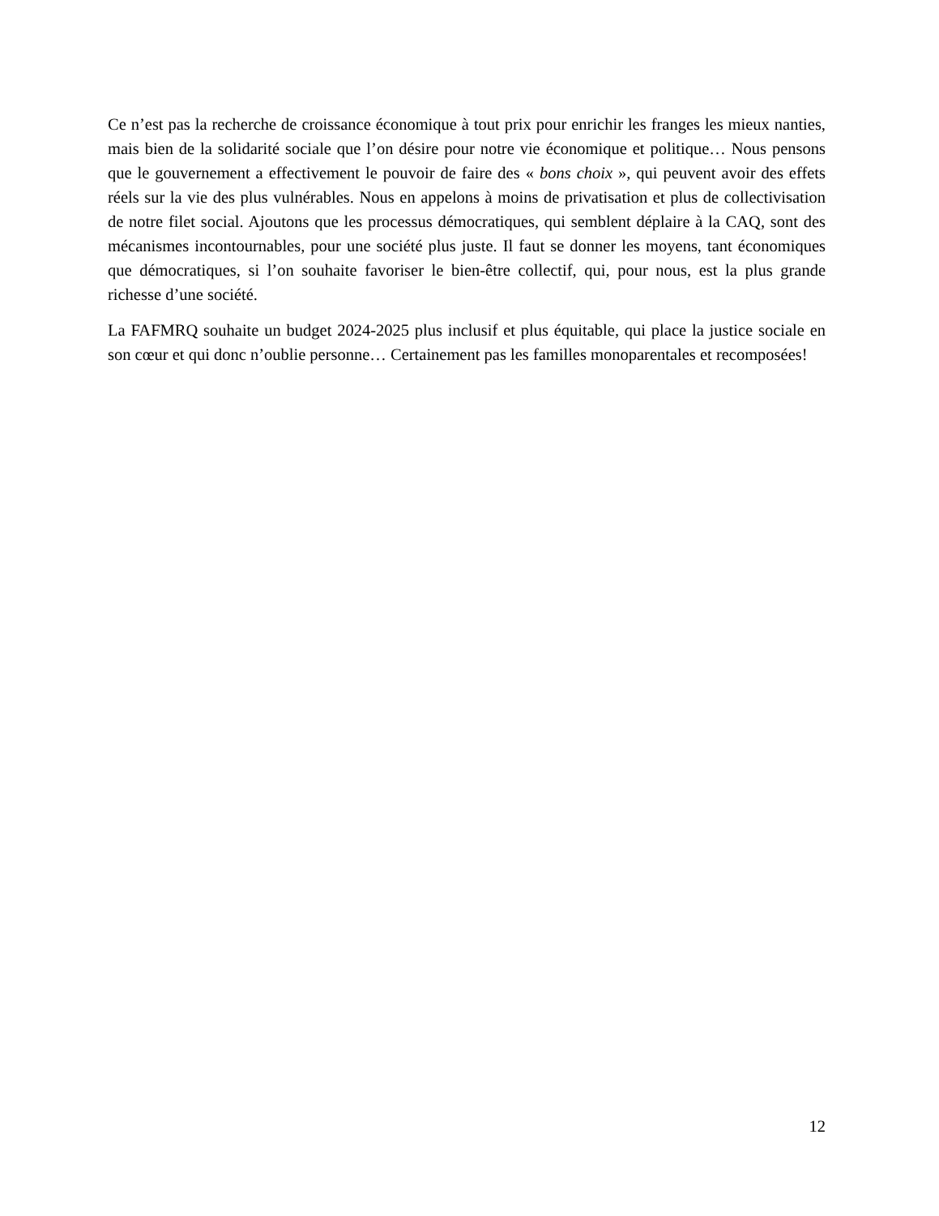Ce n’est pas la recherche de croissance économique à tout prix pour enrichir les franges les mieux nanties, mais bien de la solidarité sociale que l’on désire pour notre vie économique et politique… Nous pensons que le gouvernement a effectivement le pouvoir de faire des « bons choix », qui peuvent avoir des effets réels sur la vie des plus vulnérables. Nous en appelons à moins de privatisation et plus de collectivisation de notre filet social. Ajoutons que les processus démocratiques, qui semblent déplaire à la CAQ, sont des mécanismes incontournables, pour une société plus juste. Il faut se donner les moyens, tant économiques que démocratiques, si l’on souhaite favoriser le bien-être collectif, qui, pour nous, est la plus grande richesse d’une société.
La FAFMRQ souhaite un budget 2024-2025 plus inclusif et plus équitable, qui place la justice sociale en son cœur et qui donc n’oublie personne… Certainement pas les familles monoparentales et recomposées!
12